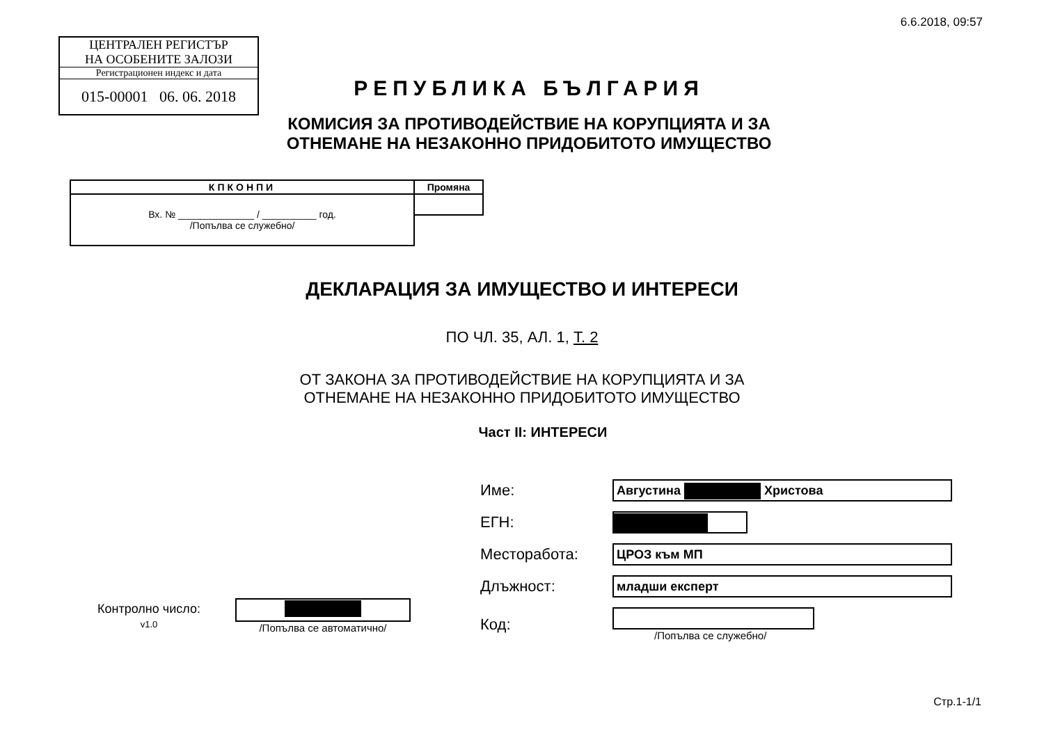6.6.2018, 09:57
ЦЕНТРАЛЕН РЕГИСТЪР
НА ОСОБЕНИТЕ ЗАЛОЗИ
Регистрационен индекс и дата
015-00001 06. 06. 2018
РЕПУБЛИКА БЪЛГАРИЯ
КОМИСИЯ ЗА ПРОТИВОДЕЙСТВИЕ НА КОРУПЦИЯТА И ЗА
ОТНЕМАНЕ НА НЕЗАКОННО ПРИДОБИТОТО ИМУЩЕСТВО
| КПКОНПИ | Промяна |
| Вх. № ______________ / __________ год. /Попълва се служебно/ | |
ДЕКЛАРАЦИЯ ЗА ИМУЩЕСТВО И ИНТЕРЕСИ
ПО ЧЛ. 35, АЛ. 1, Т. 2
ОТ ЗАКОНА ЗА ПРОТИВОДЕЙСТВИЕ НА КОРУПЦИЯТА И ЗА
ОТНЕМАНЕ НА НЕЗАКОННО ПРИДОБИТОТО ИМУЩЕСТВО
Част II: ИНТЕРЕСИ
| Име: | Августина Христова |
| ЕГН: | |
| Месторабота: | ЦРОЗ към МП |
| Длъжност: | младши експерт |
| Код: | /Попълва се служебно/ |
Контролно число:
v1.0
/Попълва се автоматично/
Стр.1-1/1